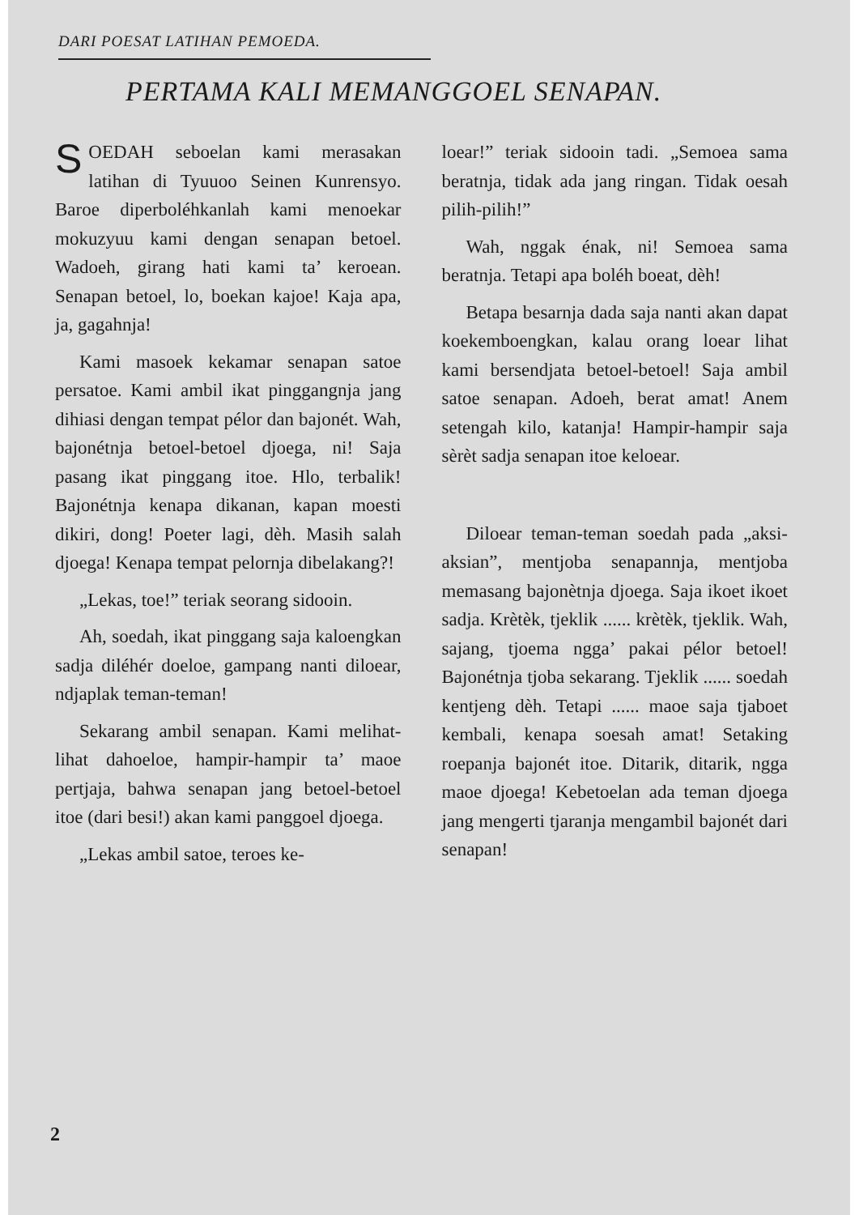DARI POESAT LATIHAN PEMOEDA.
PERTAMA KALI MEMANGGOEL SENAPAN.
SOEDAH seboelan kami merasakan latihan di Tyuuoo Seinen Kunrensyo. Baroe diperboléhkanlah kami menoekar mokuzyuu kami dengan senapan betoel. Wadoeh, girang hati kami ta’ keroean. Senapan betoel, lo, boekan kajoe! Kaja apa, ja, gagahnja!
Kami masoek kekamar senapan satoe persatoe. Kami ambil ikat pinggangnja jang dihiasi dengan tempat pélor dan bajonét. Wah, bajonétnja betoel-betoel djoega, ni! Saja pasang ikat pinggang itoe. Hlo, terbalik! Bajonétnja kenapa dikanan, kapan moesti dikiri, dong! Poeter lagi, dèh. Masih salah djoega! Kenapa tempat pelornja dibelakang?!
„Lekas, toe!” teriak seorang sidooin.
Ah, soedah, ikat pinggang saja kaloengkan sadja diléhér doeloe, gampang nanti diloear, ndjaplak teman-teman!
Sekarang ambil senapan. Kami melihat-lihat dahoeloe, hampir-hampir ta’ maoe pertjaja, bahwa senapan jang betoel-betoel itoe (dari besi!) akan kami panggoel djoega.
„Lekas ambil satoe, teroes ke-
loear!” teriak sidooin tadi. „Semoea sama beratnja, tidak ada jang ringan. Tidak oesah pilih-pilih!”
Wah, nggak énak, ni! Semoea sama beratnja. Tetapi apa boléh boeat, dèh!
Betapa besarnja dada saja nanti akan dapat koekemboengkan, kalau orang loear lihat kami bersendjata betoel-betoel! Saja ambil satoe senapan. Adoeh, berat amat! Anem setengah kilo, katanja! Hampir-hampir saja sèrèt sadja senapan itoe keloear.
Diloear teman-teman soedah pada „aksi-aksian”, mentjoba senapannja, mentjoba memasang bajonètnja djoega. Saja ikoet ikoet sadja. Krètèk, tjeklik ...... krètèk, tjeklik. Wah, sajang, tjoema ngga’ pakai pélor betoel! Bajonétnja tjoba sekarang. Tjeklik ...... soedah kentjeng dèh. Tetapi ...... maoe saja tjaboet kembali, kenapa soesah amat! Setaking roepanja bajonét itoe. Ditarik, ditarik, ngga maoe djoega! Kebetoelan ada teman djoega jang mengerti tjaranja mengambil bajonét dari senapan!
2